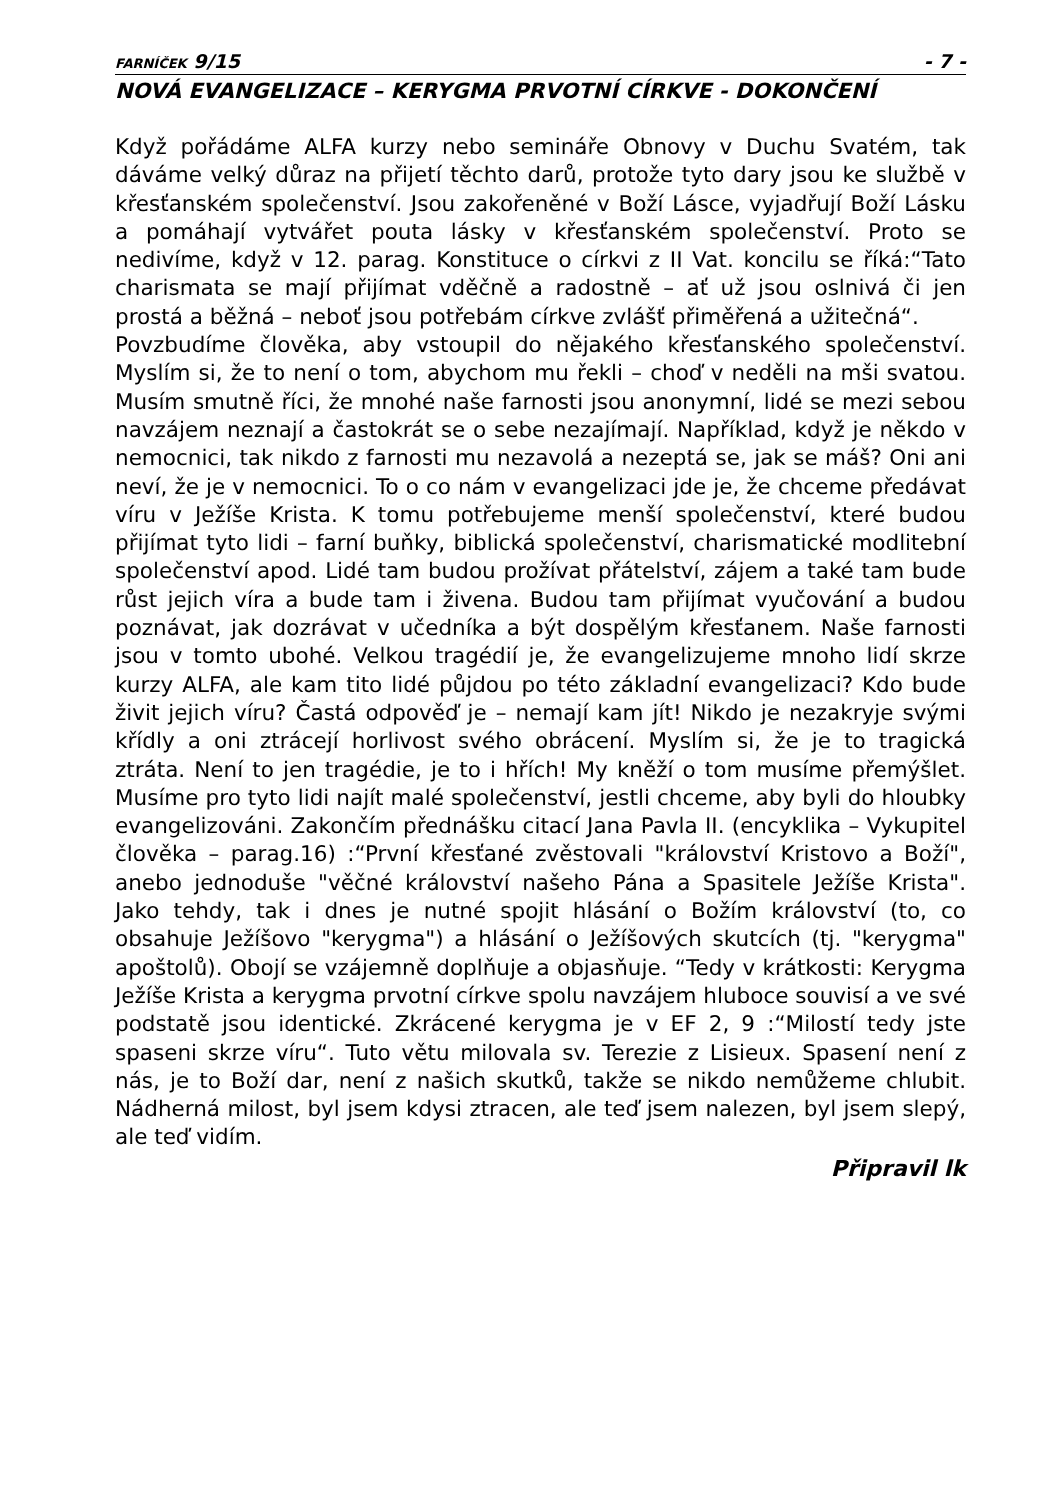FARNÍČEK 9/15 - 7 -
NOVÁ EVANGELIZACE – KERYGMA PRVOTNÍ CÍRKVE - DOKONČENÍ
Když pořádáme ALFA kurzy nebo semináře Obnovy v Duchu Svatém, tak dáváme velký důraz na přijetí těchto darů, protože tyto dary jsou ke službě v křesťanském společenství. Jsou zakořeněné v Boží Lásce, vyjadřují Boží Lásku a pomáhají vytvářet pouta lásky v křesťanském společenství. Proto se nedivíme, když v 12. parag. Konstituce o církvi z II Vat. koncilu se říká:“Tato charismata se mají přijímat vděčně a radostně – ať už jsou oslnivá či jen prostá a běžná – neboť jsou potřebám církve zvlášť přiměřená a užitečná“.
Povzbudíme člověka, aby vstoupil do nějakého křesťanského společenství. Myslím si, že to není o tom, abychom mu řekli – choď v neděli na mši svatou. Musím smutně říci, že mnohé naše farnosti jsou anonymní, lidé se mezi sebou navzájem neznají a častokrát se o sebe nezajímají. Například, když je někdo v nemocnici, tak nikdo z farnosti mu nezavolá a nezeptá se, jak se máš? Oni ani neví, že je v nemocnici. To o co nám v evangelizaci jde je, že chceme předávat víru v Ježíše Krista. K tomu potřebujeme menší společenství, které budou přijímat tyto lidi – farní buňky, biblická společenství, charismatické modlitební společenství apod. Lidé tam budou prožívat přátelství, zájem a také tam bude růst jejich víra a bude tam i živena. Budou tam přijímat vyučování a budou poznávat, jak dozrávat v učedníka a být dospělým křesťanem. Naše farnosti jsou v tomto ubohé. Velkou tragédií je, že evangelizujeme mnoho lidí skrze kurzy ALFA, ale kam tito lidé půjdou po této základní evangelizaci? Kdo bude živit jejich víru? Častá odpověď je – nemají kam jít! Nikdo je nezakryje svými křídly a oni ztrácejí horlivost svého obrácení. Myslím si, že je to tragická ztráta. Není to jen tragédie, je to i hřích! My kněží o tom musíme přemýšlet. Musíme pro tyto lidi najít malé společenství, jestli chceme, aby byli do hloubky evangelizováni. Zakončím přednášku citací Jana Pavla II. (encyklika – Vykupitel člověka – parag.16) :“První křesťané zvěstovali "království Kristovo a Boží", anebo jednoduše "věčné království našeho Pána a Spasitele Ježíše Krista". Jako tehdy, tak i dnes je nutné spojit hlásání o Božím království (to, co obsahuje Ježíšovo "kerygma") a hlásání o Ježíšových skutcích (tj. "kerygma" apoštolů). Obojí se vzájemně doplňuje a objasňuje. “Tedy v krátkosti: Kerygma Ježíše Krista a kerygma prvotní církve spolu navzájem hluboce souvisí a ve své podstatě jsou identické. Zkrácené kerygma je v EF 2, 9 :“Milostí tedy jste spaseni skrze víru“. Tuto větu milovala sv. Terezie z Lisieux. Spasení není z nás, je to Boží dar, není z našich skutků, takže se nikdo nemůžeme chlubit. Nádherná milost, byl jsem kdysi ztracen, ale teď jsem nalezen, byl jsem slepý, ale teď vidím.
Připravil lk